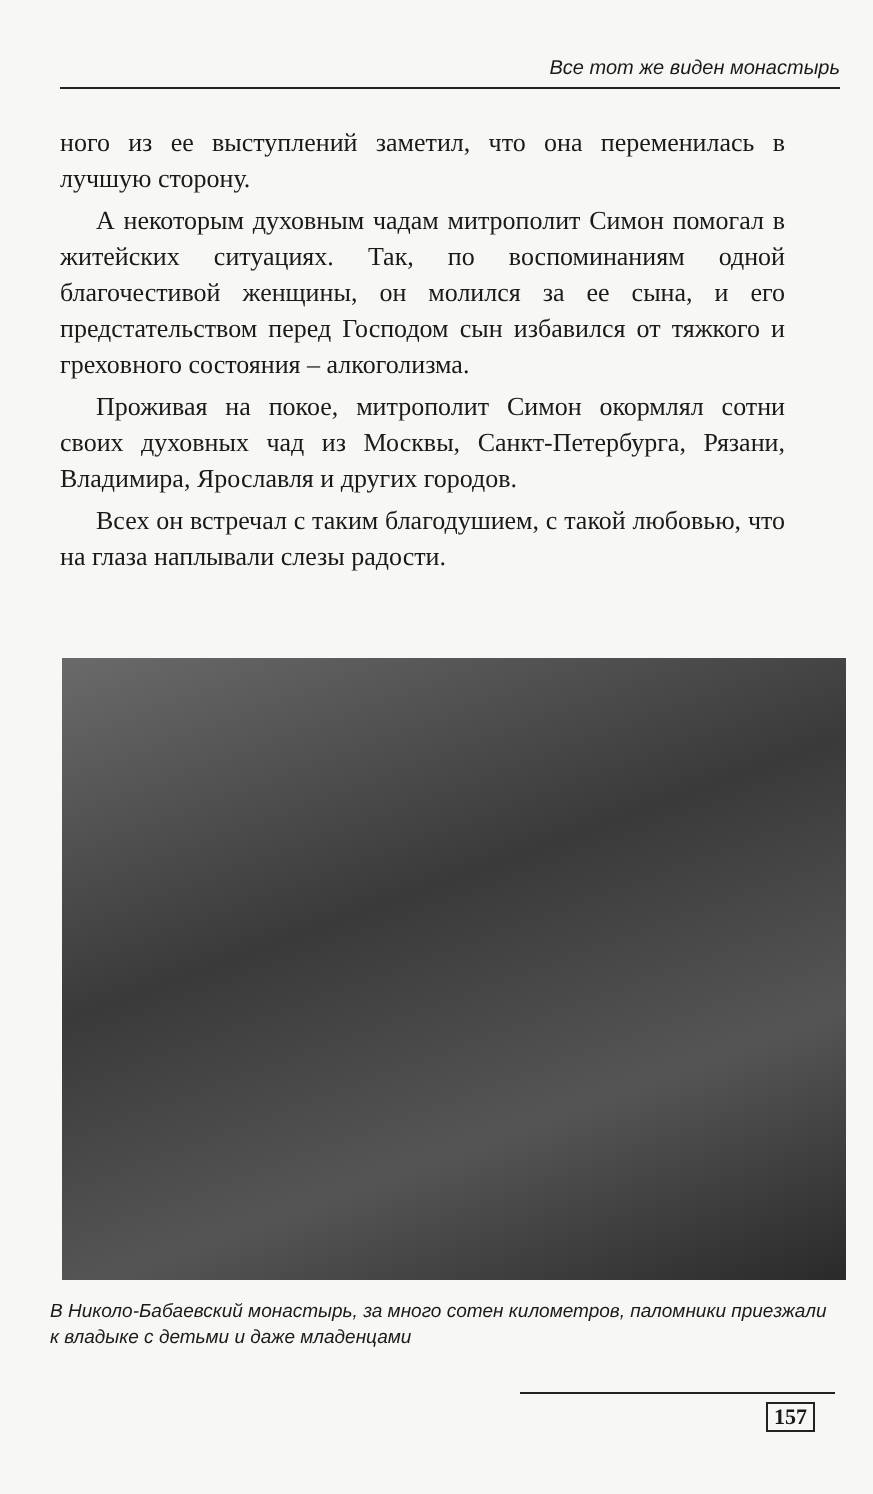Все тот же виден монастырь
ного из ее выступлений заметил, что она переменилась в лучшую сторону.
А некоторым духовным чадам митрополит Симон помогал в житейских ситуациях. Так, по воспоминаниям одной благочестивой женщины, он молился за ее сына, и его предстательством перед Господом сын избавился от тяжкого и греховного состояния – алкоголизма.
Проживая на покое, митрополит Симон окормлял сотни своих духовных чад из Москвы, Санкт-Петербурга, Рязани, Владимира, Ярославля и других городов.
Всех он встречал с таким благодушием, с такой любовью, что на глаза наплывали слезы радости.
В Николо-Бабаевский монастырь, за много сотен километров, паломники приезжали к владыке с детьми и даже младенцами
157